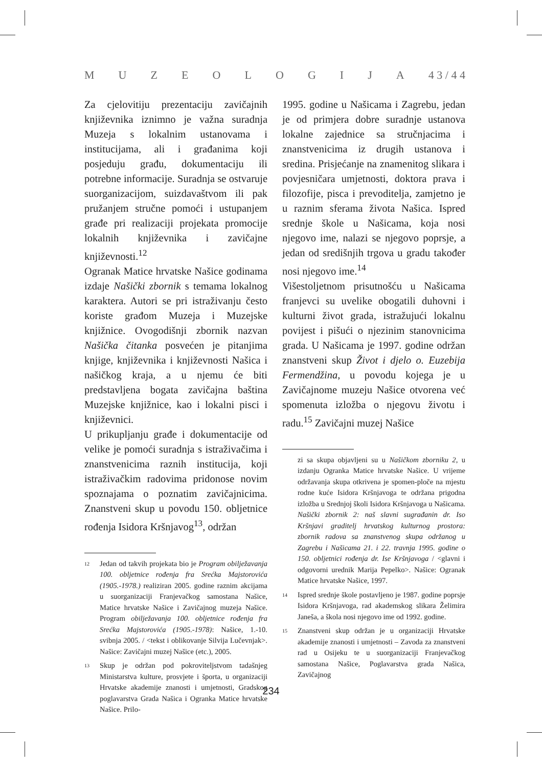MUZEOLOGIJA 4 3 / 4 4
Za cjelovitiju prezentaciju zavičajnih književnika iznimno je važna suradnja Muzeja s lokalnim ustanovama i institucijama, ali i građanima koji posjeduju građu, dokumentaciju ili potrebne informacije. Suradnja se ostvaruje suorganizacijom, suizdavaštvom ili pak pružanjem stručne pomoći i ustupanjem građe pri realizaciji projekata promocije lokalnih književnika i zavičajne književnosti.<sup>12</sup>
Ogranak Matice hrvatske Našice godinama izdaje Našički zbornik s temama lokalnog karaktera. Autori se pri istraživanju često koriste građom Muzeja i Muzejske knjižnice. Ovogodišnji zbornik nazvan Našička čitanka posvećen je pitanjima knjige, književnika i književnosti Našica i našičkog kraja, a u njemu će biti predstavljena bogata zavičajna baština Muzejske knjižnice, kao i lokalni pisci i književnici.
U prikupljanju građe i dokumentacije od velike je pomoći suradnja s istraživačima i znanstvenicima raznih institucija, koji istraživačkim radovima pridonose novim spoznajama o poznatim zavičajnicima. Znanstveni skup u povodu 150. obljetnice rođenja Isidora Kršnjavog<sup>13</sup>, održan
12 Jedan od takvih projekata bio je Program obilježavanja 100. obljetnice rođenja fra Srećka Majstorovića (1905.-1978.) realiziran 2005. godine raznim akcijama u suorganizaciji Franjevačkog samostana Našice, Matice hrvatske Našice i Zavičajnog muzeja Našice. Program obilježavanja 100. obljetnice rođenja fra Srećka Majstorovića (1905.-1978): Našice, 1.-10. svibnja 2005. / <tekst i oblikovanje Silvija Lučevnjak>. Našice: Zavičajni muzej Našice (etc.), 2005.
13 Skup je održan pod pokroviteljstvom tadašnjeg Ministarstva kulture, prosvjete i športa, u organizaciji Hrvatske akademije znanosti i umjetnosti, Gradskog poglavarstva Grada Našica i Ogranka Matice hrvatske Našice. Prilo-
1995. godine u Našicama i Zagrebu, jedan je od primjera dobre suradnje ustanova lokalne zajednice sa stručnjacima i znanstvenicima iz drugih ustanova i sredina. Prisjećanje na znamenitog slikara i povjesničara umjetnosti, doktora prava i filozofije, pisca i prevoditelja, zamjetno je u raznim sferama života Našica. Ispred srednje škole u Našicama, koja nosi njegovo ime, nalazi se njegovo poprsje, a jedan od središnjih trgova u gradu također nosi njegovo ime.<sup>14</sup>
Višestoljetnom prisutnošću u Našicama franjevci su uvelike obogatili duhovni i kulturni život grada, istražujući lokalnu povijest i pišući o njezinim stanovnicima grada. U Našicama je 1997. godine održan znanstveni skup Život i djelo o. Euzebija Fermendžina, u povodu kojega je u Zavičajnome muzeju Našice otvorena već spomenuta izložba o njegovu životu i radu.<sup>15</sup> Zavičajni muzej Našice
zi sa skupa objavljeni su u Našičkom zborniku 2, u izdanju Ogranka Matice hrvatske Našice. U vrijeme održavanja skupa otkrivena je spomen-ploče na mjestu rodne kuće Isidora Kršnjavoga te održana prigodna izložba u Srednjoj školi Isidora Kršnjavoga u Našicama. Našički zbornik 2: naš slavni sugrađanin dr. Iso Kršnjavi graditelj hrvatskog kulturnog prostora: zbornik radova sa znanstvenog skupa održanog u Zagrebu i Našicama 21. i 22. travnja 1995. godine o 150. obljetnici rođenja dr. Ise Kršnjavoga / <glavni i odgovorni urednik Marija Pepelko>. Našice: Ogranak Matice hrvatske Našice, 1997.
14 Ispred srednje škole postavljeno je 1987. godine poprsje Isidora Kršnjavoga, rad akademskog slikara Želimira Janeša, a škola nosi njegovo ime od 1992. godine.
15 Znanstveni skup održan je u organizaciji Hrvatske akademije znanosti i umjetnosti – Zavoda za znanstveni rad u Osijeku te u suorganizaciji Franjevačkog samostana Našice, Poglavarstva grada Našica, Zavičajnog
234